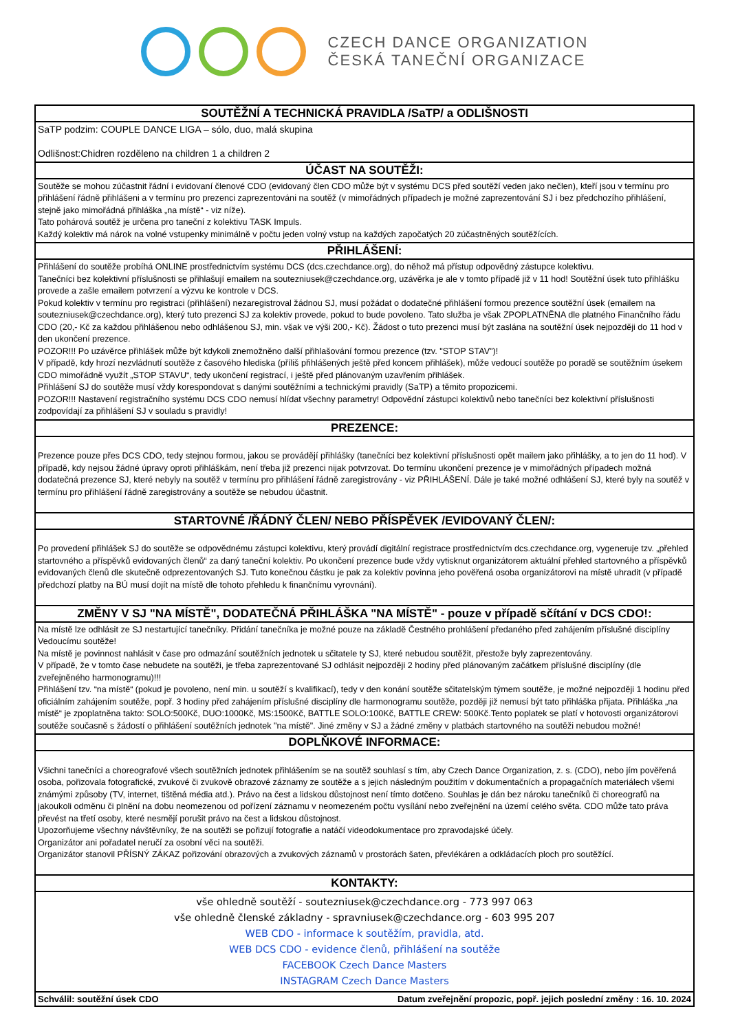CZECH DANCE ORGANIZATION
ČESKÁ TANEČNÍ ORGANIZACE
SOUTĚŽNÍ A TECHNICKÁ PRAVIDLA /SaTP/ a ODLIŠNOSTI
SaTP podzim: COUPLE DANCE LIGA – sólo, duo, malá skupina
Odlišnost:Chidren rozděleno na children 1 a children 2
ÚČAST NA SOUTĚŽI:
Soutěže se mohou zúčastnit řádní i evidovaní členové CDO (evidovaný člen CDO může být v systému DCS před soutěží veden jako nečlen), kteří jsou v termínu pro přihlášení řádně přihlášeni a v termínu pro prezenci zaprezentováni na soutěž (v mimořádných případech je možné zaprezentování SJ i bez předchozího přihlášení, stejně jako mimořádná přihláška „na místě“ - viz níže).
Tato pohárová soutěž je určena pro taneční z kolektivu TASK Impuls.
Každý kolektiv má nárok na volné vstupenky minimálně v počtu jeden volný vstup na každých započatých 20 zúčastněných soutěžících.
PŘIHLÁŠENÍ:
Přihlášení do soutěže probíhá ONLINE prostřednictvím systému DCS (dcs.czechdance.org), do něhož má přístup odpovědný zástupce kolektivu.
Tanečníci bez kolektivní příslušnosti se přihlašují emailem na soutezniusek@czechdance.org, uzávěrka je ale v tomto případě již v 11 hod! Soutěžní úsek tuto přihlášku provede a zašle emailem potvrzení a výzvu ke kontrole v DCS.
Pokud kolektiv v termínu pro registraci (přihlášení) nezaregistroval žádnou SJ, musí požádat o dodatečné přihlášení formou prezence soutěžní úsek (emailem na soutezniusek@czechdance.org), který tuto prezenci SJ za kolektiv provede, pokud to bude povoleno. Tato služba je však ZPOPLATNĚNA dle platného Finančního řádu CDO (20,- Kč za každou přihlášenou nebo odhlášenou SJ, min. však ve výši 200,- Kč). Žádost o tuto prezenci musí být zaslána na soutěžní úsek nejpozději do 11 hod v den ukončení prezence.
POZOR!!! Po uzávěrce přihlášek může být kdykoli znemožněno další přihlašování formou prezence (tzv. "STOP STAV")!
V případě, kdy hrozí nezvládnutí soutěže z časového hlediska (příliš přihlášených ještě před koncem přihlášek), může vedoucí soutěže po poradě se soutěžním úsekem CDO mimořádně využít „STOP STAVU“, tedy ukončení registrací, i ještě před plánovaným uzavřením přihlášek.
Přihlášení SJ do soutěže musí vždy korespondovat s danými soutěžními a technickými pravidly (SaTP) a těmito propozicemi.
POZOR!!! Nastavení registračního systému DCS CDO nemusí hlídat všechny parametry! Odpovědní zástupci kolektivů nebo tanečníci bez kolektivní příslušnosti zodpovídají za přihlášení SJ v souladu s pravidly!
PREZENCE:
Prezence pouze přes DCS CDO, tedy stejnou formou, jakou se provádějí přihlášky (tanečníci bez kolektivní příslušnosti opět mailem jako přihlášky, a to jen do 11 hod). V případě, kdy nejsou žádné úpravy oproti přihláškám, není třeba již prezenci nijak potvrzovat. Do termínu ukončení prezence je v mimořádných případech možná dodatečná prezence SJ, které nebyly na soutěž v termínu pro přihlášení řádně zaregistrovány - viz PŘIHLÁŠENÍ. Dále je také možné odhlášení SJ, které byly na soutěž v termínu pro přihlášení řádně zaregistrovány a soutěže se nebudou účastnit.
STARTOVNÉ /ŘÁDNÝ ČLEN/ NEBO PŘÍSPĚVEK /EVIDOVANÝ ČLEN/:
Po provedení přihlášek SJ do soutěže se odpovědnému zástupci kolektivu, který provádí digitální registrace prostřednictvím dcs.czechdance.org, vygeneruje tzv. „přehled startovného a příspěvků evidovaných členů“ za daný taneční kolektiv. Po ukončení prezence bude vždy vytisknut organizátorem aktuální přehled startovného a příspěvků evidovaných členů dle skutečně odprezentovaných SJ. Tuto konečnou částku je pak za kolektiv povinna jeho pověřená osoba organizátorovi na místě uhradit (v případě předchozí platby na BÚ musí dojít na místě dle tohoto přehledu k finančnímu vyrovnání).
ZMĚNY V SJ "NA MÍSTĚ", DODATEČNÁ PŘIHLÁŠKA "NA MÍSTĚ" - pouze v případě sčítání v DCS CDO!:
Na místě lze odhlásit ze SJ nestartující tanečníky. Přidání tanečníka je možné pouze na základě Čestného prohlášení předaného před zahájením příslušné disciplíny Vedoucímu soutěže!
Na místě je povinnost nahlásit v čase pro odmazání soutěžních jednotek u sčitatele ty SJ, které nebudou soutěžit, přestože byly zaprezentovány.
V případě, že v tomto čase nebudete na soutěži, je třeba zaprezentované SJ odhlásit nejpozději 2 hodiny před plánovaným začátkem příslušné disciplíny (dle zveřejněného harmonogramu)!!!
Přihlášení tzv. “na místě“ (pokud je povoleno, není min. u soutěží s kvalifikací), tedy v den konání soutěže sčitatelským týmem soutěže, je možné nejpozději 1 hodinu před oficiálním zahájením soutěže, popř. 3 hodiny před zahájením příslušné disciplíny dle harmonogramu soutěže, později již nemusí být tato přihláška přijata. Přihláška „na místě“ je zpoplatněna takto: SOLO:500Kč, DUO:1000Kč, MS:1500Kč, BATTLE SOLO:100Kč, BATTLE CREW: 500Kč.Tento poplatek se platí v hotovosti organizátorovi soutěže současně s žádostí o přihlášení soutěžních jednotek "na místě". Jiné změny v SJ a žádné změny v platbách startovného na soutěži nebudou možné!
DOPLŇKOVÉ INFORMACE:
Všichni tanečníci a choreografové všech soutěžních jednotek přihlášením se na soutěž souhlasí s tím, aby Czech Dance Organization, z. s. (CDO), nebo jím pověřená osoba, pořizovala fotografické, zvukové či zvukově obrazové záznamy ze soutěže a s jejich následným použitím v dokumentačních a propagačních materiálech všemi známými způsoby (TV, internet, tištěná média atd.). Právo na čest a lidskou důstojnost není tímto dotčeno. Souhlas je dán bez nároku tanečníků či choreografů na jakoukoli odměnu či plnění na dobu neomezenou od pořízení záznamu v neomezeném počtu vysílání nebo zveřejnění na území celého světa. CDO může tato práva převést na třetí osoby, které nesmějí porušit právo na čest a lidskou důstojnost.
Upozorňujeme všechny návštěvníky, že na soutěži se pořizují fotografie a natáčí videodokumentace pro zpravodajské účely.
Organizátor ani pořadatel neručí za osobní věci na soutěži.
Organizátor stanovil PŘÍSNÝ ZÁKAZ pořizování obrazových a zvukových záznamů v prostorách šaten, převlékáren a odkládacích ploch pro soutěžící.
KONTAKTY:
vše ohledně soutěží - soutezniusek@czechdance.org - 773 997 063
vše ohledně členské základny - spravniusek@czechdance.org - 603 995 207
WEB CDO - informace k soutěžím, pravidla, atd.
WEB DCS CDO - evidence členů, přihlášení na soutěže
FACEBOOK Czech Dance Masters
INSTAGRAM Czech Dance Masters
Schválil: soutěžní úsek CDO Datum zveřejnění propozic, popř. jejich poslední změny : 16. 10. 2024